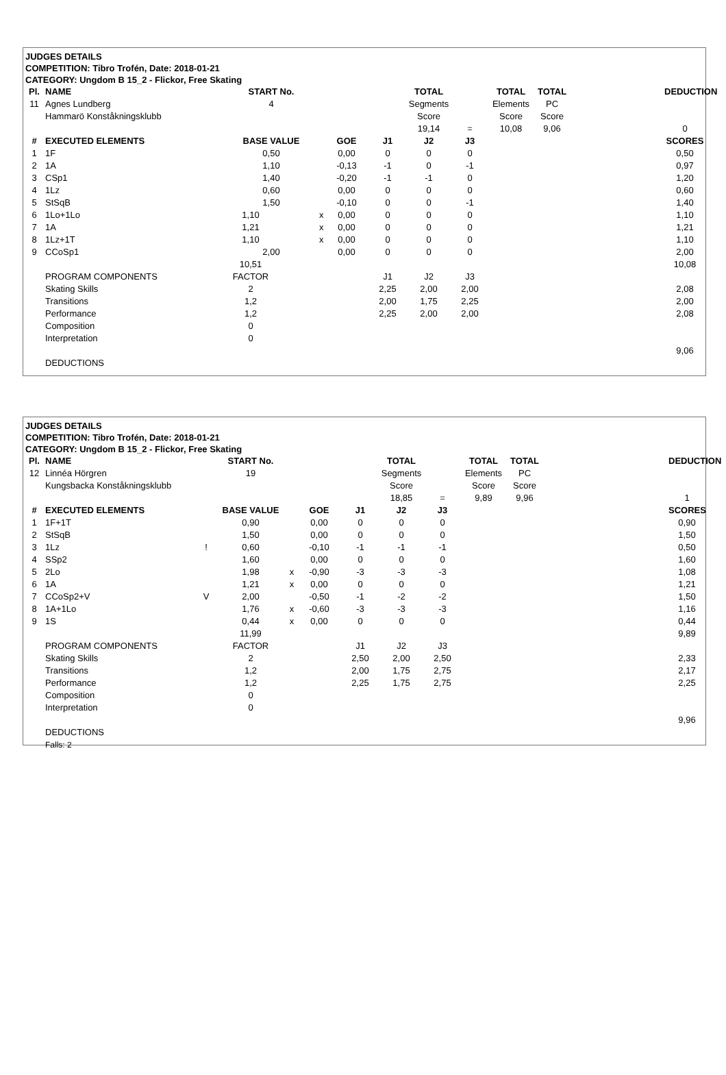JUDGES DETAILS
COMPETITION: Tibro Trofén, Date: 2018-01-21
CATEGORY: Ungdom B 15_2 - Flickor, Free Skating
| Pl. | NAME | START No. | | | | TOTAL | | TOTAL | TOTAL | | | DEDUCTION |
| 11 | Agnes Lundberg | 4 | | | | Segments | | Elements | PC | | | |
| | Hammarö Konståkningsklubb | | | | | Score | | Score | Score | | | |
| | | | | | | 19,14 | = | 10,08 | 9,06 | | | 0 |
| # | EXECUTED ELEMENTS | BASE VALUE | | GOE | J1 | J2 | J3 | | | | | SCORES |
| 1 | 1F | 0,50 | | 0,00 | 0 | 0 | 0 | | | | | 0,50 |
| 2 | 1A | 1,10 | | -0,13 | -1 | 0 | -1 | | | | | 0,97 |
| 3 | CSp1 | 1,40 | | -0,20 | -1 | -1 | 0 | | | | | 1,20 |
| 4 | 1Lz | 0,60 | | 0,00 | 0 | 0 | 0 | | | | | 0,60 |
| 5 | StSqB | 1,50 | | -0,10 | 0 | 0 | -1 | | | | | 1,40 |
| 6 | 1Lo+1Lo | 1,10 | x | 0,00 | 0 | 0 | 0 | | | | | 1,10 |
| 7 | 1A | 1,21 | x | 0,00 | 0 | 0 | 0 | | | | | 1,21 |
| 8 | 1Lz+1T | 1,10 | x | 0,00 | 0 | 0 | 0 | | | | | 1,10 |
| 9 | CCoSp1 | 2,00 | | 0,00 | 0 | 0 | 0 | | | | | 2,00 |
| | | 10,51 | | | | | | | | | | 10,08 |
| | PROGRAM COMPONENTS | FACTOR | | | J1 | J2 | J3 | | | | | |
| | Skating Skills | 2 | | | 2,25 | 2,00 | 2,00 | | | | | 2,08 |
| | Transitions | 1,2 | | | 2,00 | 1,75 | 2,25 | | | | | 2,00 |
| | Performance | 1,2 | | | 2,25 | 2,00 | 2,00 | | | | | 2,08 |
| | Composition | 0 | | | | | | | | | | |
| | Interpretation | 0 | | | | | | | | | | |
| | | | | | | | | | | | | 9,06 |
| | DEDUCTIONS | | | | | | | | | | | |
JUDGES DETAILS
COMPETITION: Tibro Trofén, Date: 2018-01-21
CATEGORY: Ungdom B 15_2 - Flickor, Free Skating
| Pl. | NAME | | START No. | | | | TOTAL | | TOTAL | TOTAL | | DEDUCTION |
| 12 | Linnéa Hörgren | | 19 | | | | Segments | | Elements | PC | | |
| | Kungsbacka Konståkningsklubb | | | | | | Score | | Score | Score | | |
| | | | | | | | 18,85 | = | 9,89 | 9,96 | | 1 |
| # | EXECUTED ELEMENTS | | BASE VALUE | | GOE | J1 | J2 | J3 | | | | SCORES |
| 1 | 1F+1T | | 0,90 | | 0,00 | 0 | 0 | 0 | | | | 0,90 |
| 2 | StSqB | | 1,50 | | 0,00 | 0 | 0 | 0 | | | | 1,50 |
| 3 | 1Lz | ! | 0,60 | | -0,10 | -1 | -1 | -1 | | | | 0,50 |
| 4 | SSp2 | | 1,60 | | 0,00 | 0 | 0 | 0 | | | | 1,60 |
| 5 | 2Lo | | 1,98 | x | -0,90 | -3 | -3 | -3 | | | | 1,08 |
| 6 | 1A | | 1,21 | x | 0,00 | 0 | 0 | 0 | | | | 1,21 |
| 7 | CCoSp2+V | V | 2,00 | | -0,50 | -1 | -2 | -2 | | | | 1,50 |
| 8 | 1A+1Lo | | 1,76 | x | -0,60 | -3 | -3 | -3 | | | | 1,16 |
| 9 | 1S | | 0,44 | x | 0,00 | 0 | 0 | 0 | | | | 0,44 |
| | | | 11,99 | | | | | | | | | 9,89 |
| | PROGRAM COMPONENTS | | FACTOR | | | J1 | J2 | J3 | | | | |
| | Skating Skills | | 2 | | | 2,50 | 2,00 | 2,50 | | | | 2,33 |
| | Transitions | | 1,2 | | | 2,00 | 1,75 | 2,75 | | | | 2,17 |
| | Performance | | 1,2 | | | 2,25 | 1,75 | 2,75 | | | | 2,25 |
| | Composition | | 0 | | | | | | | | | |
| | Interpretation | | 0 | | | | | | | | | |
| | | | | | | | | | | | | 9,96 |
| | DEDUCTIONS | | | | | | | | | | | |
| | Falls: 2 | | | | | | | | | | | |